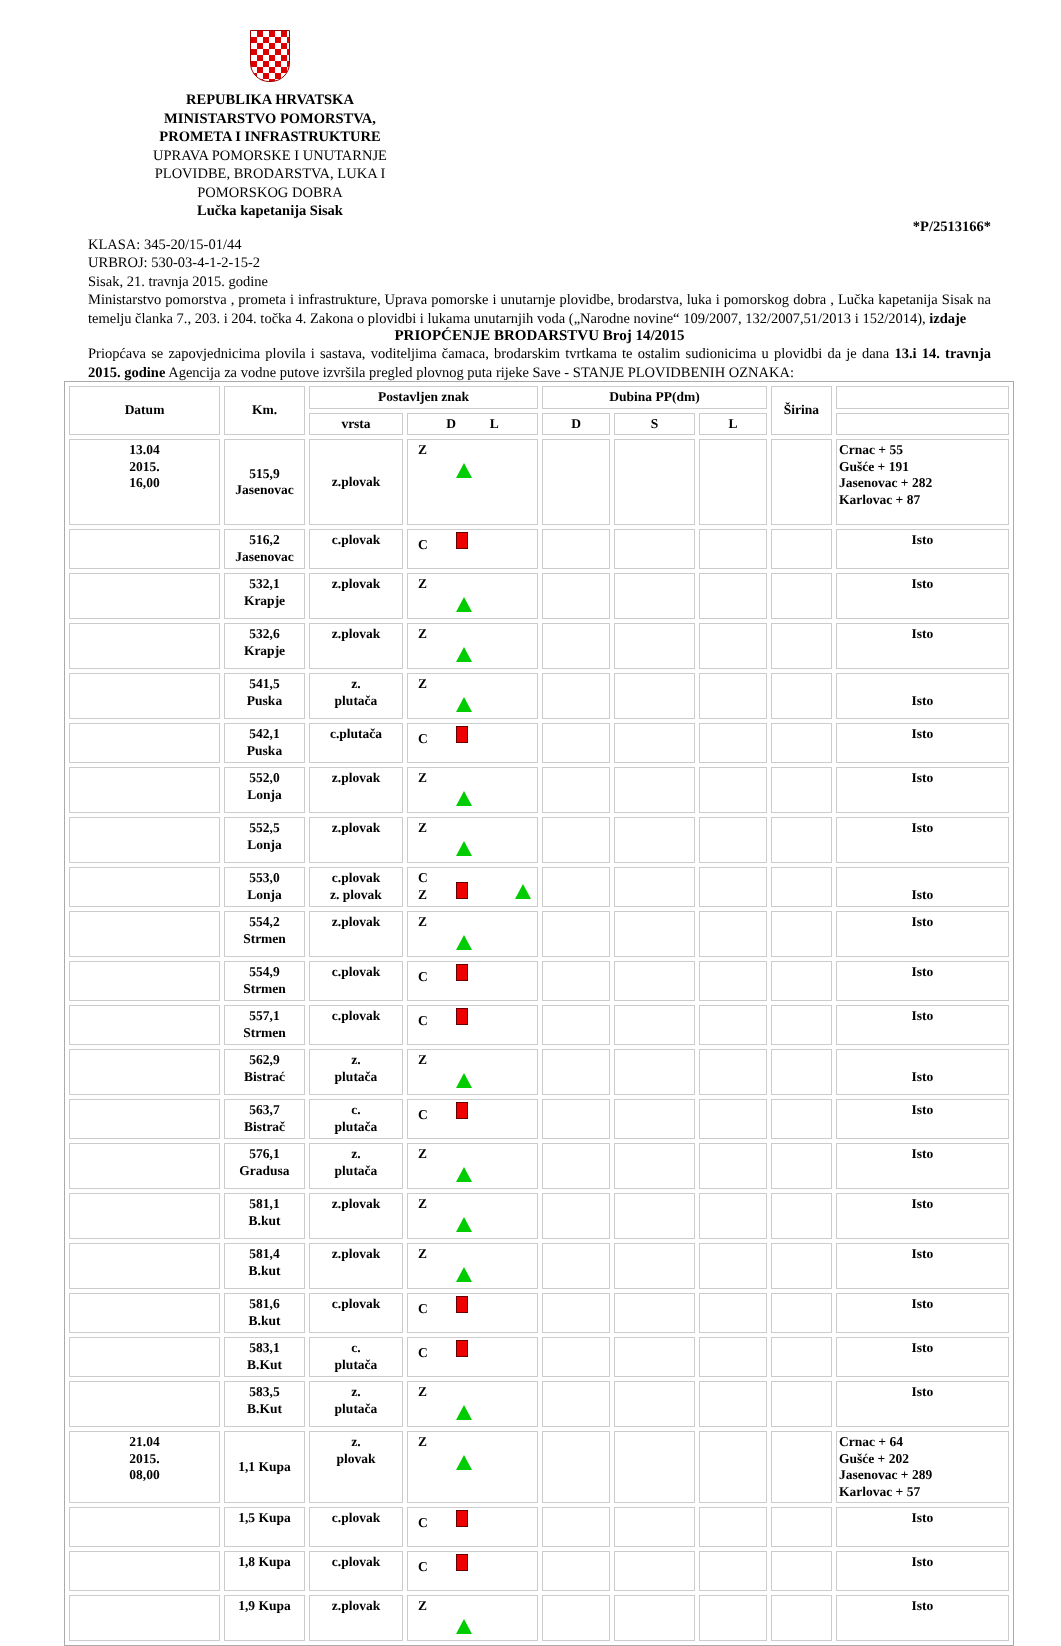REPUBLIKA HRVATSKA
MINISTARSTVO POMORSTVA, PROMETA I INFRASTRUKTURE
UPRAVA POMORSKE I UNUTARNJE PLOVIDBE, BRODARSTVA, LUKA I POMORSKOG DOBRA
Lučka kapetanija Sisak
*P/2513166*
KLASA: 345-20/15-01/44
URBROJ: 530-03-4-1-2-15-2
Sisak, 21. travnja 2015. godine
Ministarstvo pomorstva , prometa i infrastrukture, Uprava pomorske i unutarnje plovidbe, brodarstva, luka i pomorskog dobra , Lučka kapetanija Sisak na temelju članka 7., 203. i 204. točka 4. Zakona o plovidbi i lukama unutarnjih voda („Narodne novine“ 109/2007, 132/2007,51/2013 i 152/2014), izdaje
PRIOPĆENJE BRODARSTVU Broj 14/2015
Priopćava se zapovjednicima plovila i sastava, voditeljima čamaca, brodarskim tvrtkama te ostalim sudionicima u plovidbi da je dana 13.i 14. travnja 2015. godine Agencija za vodne putove izvršila pregled plovnog puta rijeke Save - STANJE PLOVIDBENIH OZNAKA:
| Datum | Km. | Postavljen znak | | Dubina PP(dm) | | | Širina | |
| --- | --- | --- | --- | --- | --- | --- | --- | --- |
| | | vrsta | D L | D | S | L | | |
| 13.04 2015. 16,00 | 515,9 Jasenovac | z.plovak | Z | | | | | Crnac + 55 Gušće + 191 Jasenovac + 282 Karlovac + 87 |
| | 516,2 Jasenovac | c.plovak | C | | | | | Isto |
| | 532,1 Krapje | z.plovak | Z | | | | | Isto |
| | 532,6 Krapje | z.plovak | Z | | | | | Isto |
| | 541,5 Puska | z. plutača | Z | | | | | Isto |
| | 542,1 Puska | c.plutača | C | | | | | Isto |
| | 552,0 Lonja | z.plovak | Z | | | | | Isto |
| | 552,5 Lonja | z.plovak | Z | | | | | Isto |
| | 553,0 Lonja | c.plovak z. plovak | C Z | | | | | Isto |
| | 554,2 Strmen | z.plovak | Z | | | | | Isto |
| | 554,9 Strmen | c.plovak | C | | | | | Isto |
| | 557,1 Strmen | c.plovak | C | | | | | Isto |
| | 562,9 Bistrać | z. plutača | Z | | | | | Isto |
| | 563,7 Bistrač | c. plutača | C | | | | | Isto |
| | 576,1 Gradusa | z. plutača | Z | | | | | Isto |
| | 581,1 B.kut | z.plovak | Z | | | | | Isto |
| | 581,4 B.kut | z.plovak | Z | | | | | Isto |
| | 581,6 B.kut | c.plovak | C | | | | | Isto |
| | 583,1 B.Kut | c. plutača | C | | | | | Isto |
| | 583,5 B.Kut | z. plutača | Z | | | | | Isto |
| 21.04 2015. 08,00 | 1,1 Kupa | z. plovak | Z | | | | | Crnac + 64 Gušće + 202 Jasenovac + 289 Karlovac + 57 |
| | 1,5 Kupa | c.plovak | C | | | | | Isto |
| | 1,8 Kupa | c.plovak | C | | | | | Isto |
| | 1,9 Kupa | z.plovak | Z | | | | | Isto |